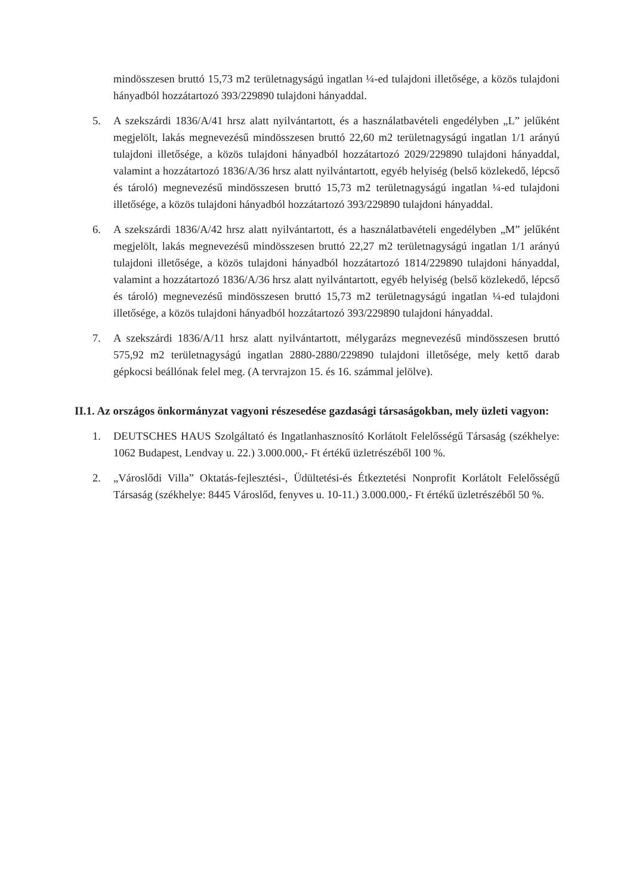mindösszesen bruttó 15,73 m2 területnagyságú ingatlan ¼-ed tulajdoni illetősége, a közös tulajdoni hányadból hozzátartozó 393/229890 tulajdoni hányaddal.
5. A szekszárdi 1836/A/41 hrsz alatt nyilvántartott, és a használatbavételi engedélyben „L” jelűként megjelölt, lakás megnevezésű mindösszesen bruttó 22,60 m2 területnagyságú ingatlan 1/1 arányú tulajdoni illetősége, a közös tulajdoni hányadból hozzátartozó 2029/229890 tulajdoni hányaddal, valamint a hozzátartozó 1836/A/36 hrsz alatt nyilvántartott, egyéb helyiség (belső közlekedő, lépcső és tároló) megnevezésű mindösszesen bruttó 15,73 m2 területnagyságú ingatlan ¼-ed tulajdoni illetősége, a közös tulajdoni hányadból hozzátartozó 393/229890 tulajdoni hányaddal.
6. A szekszárdi 1836/A/42 hrsz alatt nyilvántartott, és a használatbavételi engedélyben „M” jelűként megjelölt, lakás megnevezésű mindösszesen bruttó 22,27 m2 területnagyságú ingatlan 1/1 arányú tulajdoni illetősége, a közös tulajdoni hányadból hozzátartozó 1814/229890 tulajdoni hányaddal, valamint a hozzátartozó 1836/A/36 hrsz alatt nyilvántartott, egyéb helyiség (belső közlekedő, lépcső és tároló) megnevezésű mindösszesen bruttó 15,73 m2 területnagyságú ingatlan ¼-ed tulajdoni illetősége, a közös tulajdoni hányadból hozzátartozó 393/229890 tulajdoni hányaddal.
7. A szekszárdi 1836/A/11 hrsz alatt nyilvántartott, mélygarázs megnevezésű mindösszesen bruttó 575,92 m2 területnagyságú ingatlan 2880-2880/229890 tulajdoni illetősége, mely kettő darab gépkocsi beállónak felel meg. (A tervrajzon 15. és 16. számmal jelölve).
II.1. Az országos önkormányzat vagyoni részesedése gazdasági társaságokban, mely üzleti vagyon:
1. DEUTSCHES HAUS Szolgáltató és Ingatlanhasznosító Korlátolt Felelősségű Társaság (székhelye: 1062 Budapest, Lendvay u. 22.) 3.000.000,- Ft értékű üzletrészéből 100 %.
2. „Városlődi Villa” Oktatás-fejlesztési-, Üdültetési-és Étkeztetési Nonprofit Korlátolt Felelősségű Társaság (székhelye: 8445 Városlőd, fenyves u. 10-11.) 3.000.000,- Ft értékű üzletrészéből 50 %.